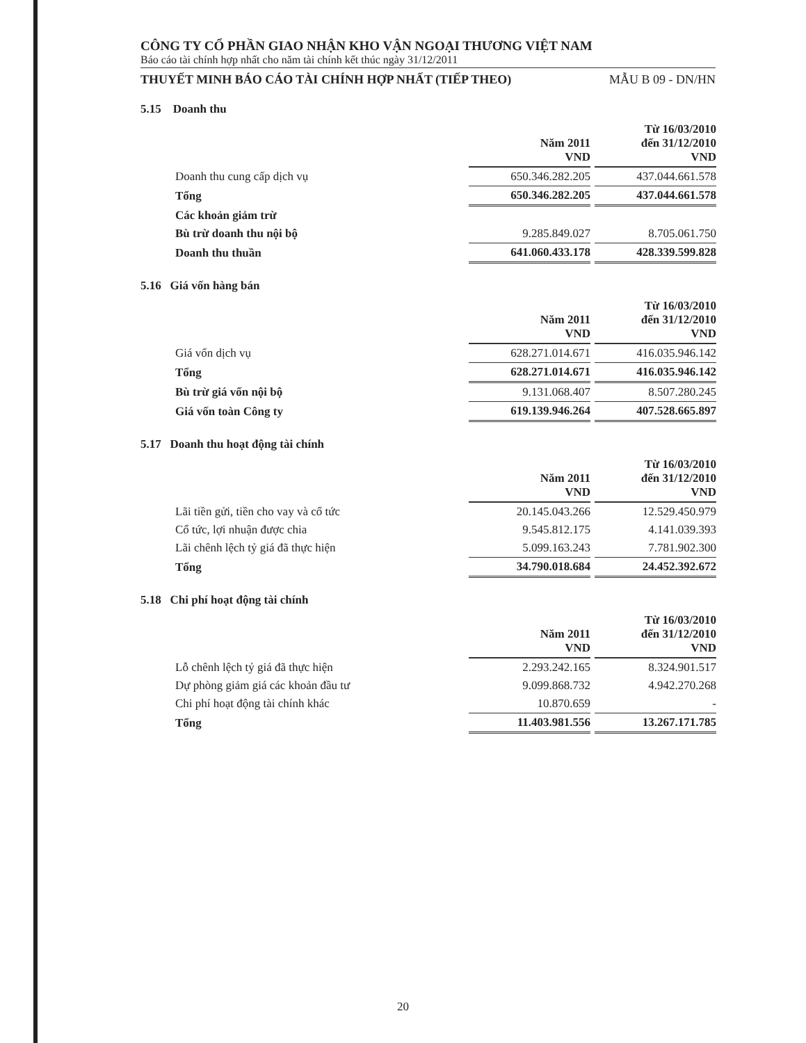CÔNG TY CỔ PHẦN GIAO NHẬN KHO VẬN NGOẠI THƯƠNG VIỆT NAM
Báo cáo tài chính hợp nhất cho năm tài chính kết thúc ngày 31/12/2011
THUYẾT MINH BÁO CÁO TÀI CHÍNH HỢP NHẤT (TIẾP THEO) MẪU B 09 - DN/HN
5.15 Doanh thu
| | Năm 2011 VND | Từ 16/03/2010 đến 31/12/2010 VND |
| --- | --- | --- |
| Doanh thu cung cấp dịch vụ | 650.346.282.205 | 437.044.661.578 |
| Tổng | 650.346.282.205 | 437.044.661.578 |
| Các khoản giảm trừ | | |
| Bù trừ doanh thu nội bộ | 9.285.849.027 | 8.705.061.750 |
| Doanh thu thuần | 641.060.433.178 | 428.339.599.828 |
5.16 Giá vốn hàng bán
| | Năm 2011 VND | Từ 16/03/2010 đến 31/12/2010 VND |
| --- | --- | --- |
| Giá vốn dịch vụ | 628.271.014.671 | 416.035.946.142 |
| Tổng | 628.271.014.671 | 416.035.946.142 |
| Bù trừ giá vốn nội bộ | 9.131.068.407 | 8.507.280.245 |
| Giá vốn toàn Công ty | 619.139.946.264 | 407.528.665.897 |
5.17 Doanh thu hoạt động tài chính
| | Năm 2011 VND | Từ 16/03/2010 đến 31/12/2010 VND |
| --- | --- | --- |
| Lãi tiền gửi, tiền cho vay và cổ tức | 20.145.043.266 | 12.529.450.979 |
| Cổ tức, lợi nhuận được chia | 9.545.812.175 | 4.141.039.393 |
| Lãi chênh lệch tỷ giá đã thực hiện | 5.099.163.243 | 7.781.902.300 |
| Tổng | 34.790.018.684 | 24.452.392.672 |
5.18 Chi phí hoạt động tài chính
| | Năm 2011 VND | Từ 16/03/2010 đến 31/12/2010 VND |
| --- | --- | --- |
| Lỗ chênh lệch tỷ giá đã thực hiện | 2.293.242.165 | 8.324.901.517 |
| Dự phòng giảm giá các khoản đầu tư | 9.099.868.732 | 4.942.270.268 |
| Chi phí hoạt động tài chính khác | 10.870.659 | - |
| Tổng | 11.403.981.556 | 13.267.171.785 |
20